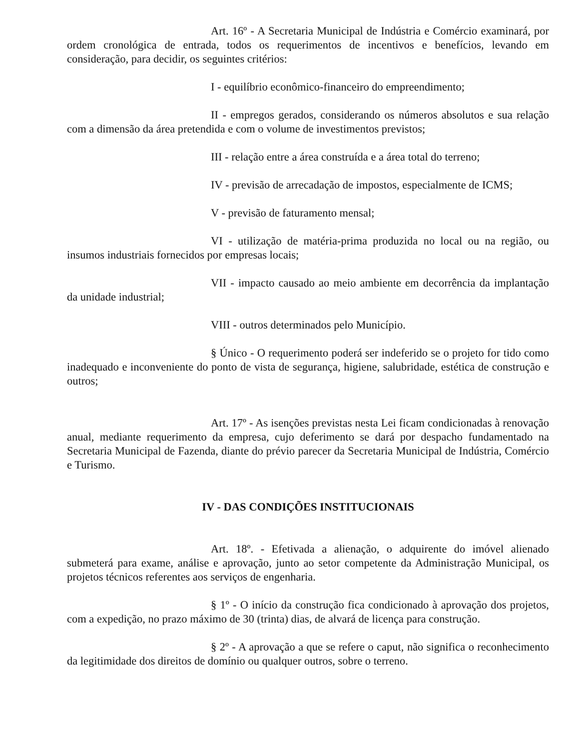Art. 16º - A Secretaria Municipal de Indústria e Comércio examinará, por ordem cronológica de entrada, todos os requerimentos de incentivos e benefícios, levando em consideração, para decidir, os seguintes critérios:
I - equilíbrio econômico-financeiro do empreendimento;
II - empregos gerados, considerando os números absolutos e sua relação com a dimensão da área pretendida e com o volume de investimentos previstos;
III - relação entre a área construída e a área total do terreno;
IV - previsão de arrecadação de impostos, especialmente de ICMS;
V - previsão de faturamento mensal;
VI - utilização de matéria-prima produzida no local ou na região, ou insumos industriais fornecidos por empresas locais;
VII - impacto causado ao meio ambiente em decorrência da implantação da unidade industrial;
VIII - outros determinados pelo Município.
§ Único - O requerimento poderá ser indeferido se o projeto for tido como inadequado e inconveniente do ponto de vista de segurança, higiene, salubridade, estética de construção e outros;
Art. 17º - As isenções previstas nesta Lei ficam condicionadas à renovação anual, mediante requerimento da empresa, cujo deferimento se dará por despacho fundamentado na Secretaria Municipal de Fazenda, diante do prévio parecer da Secretaria Municipal de Indústria, Comércio e Turismo.
IV - DAS CONDIÇÕES INSTITUCIONAIS
Art. 18º. - Efetivada a alienação, o adquirente do imóvel alienado submeterá para exame, análise e aprovação, junto ao setor competente da Administração Municipal, os projetos técnicos referentes aos serviços de engenharia.
§ 1º - O início da construção fica condicionado à aprovação dos projetos, com a expedição, no prazo máximo de 30 (trinta) dias, de alvará de licença para construção.
§ 2º - A aprovação a que se refere o caput, não significa o reconhecimento da legitimidade dos direitos de domínio ou qualquer outros, sobre o terreno.